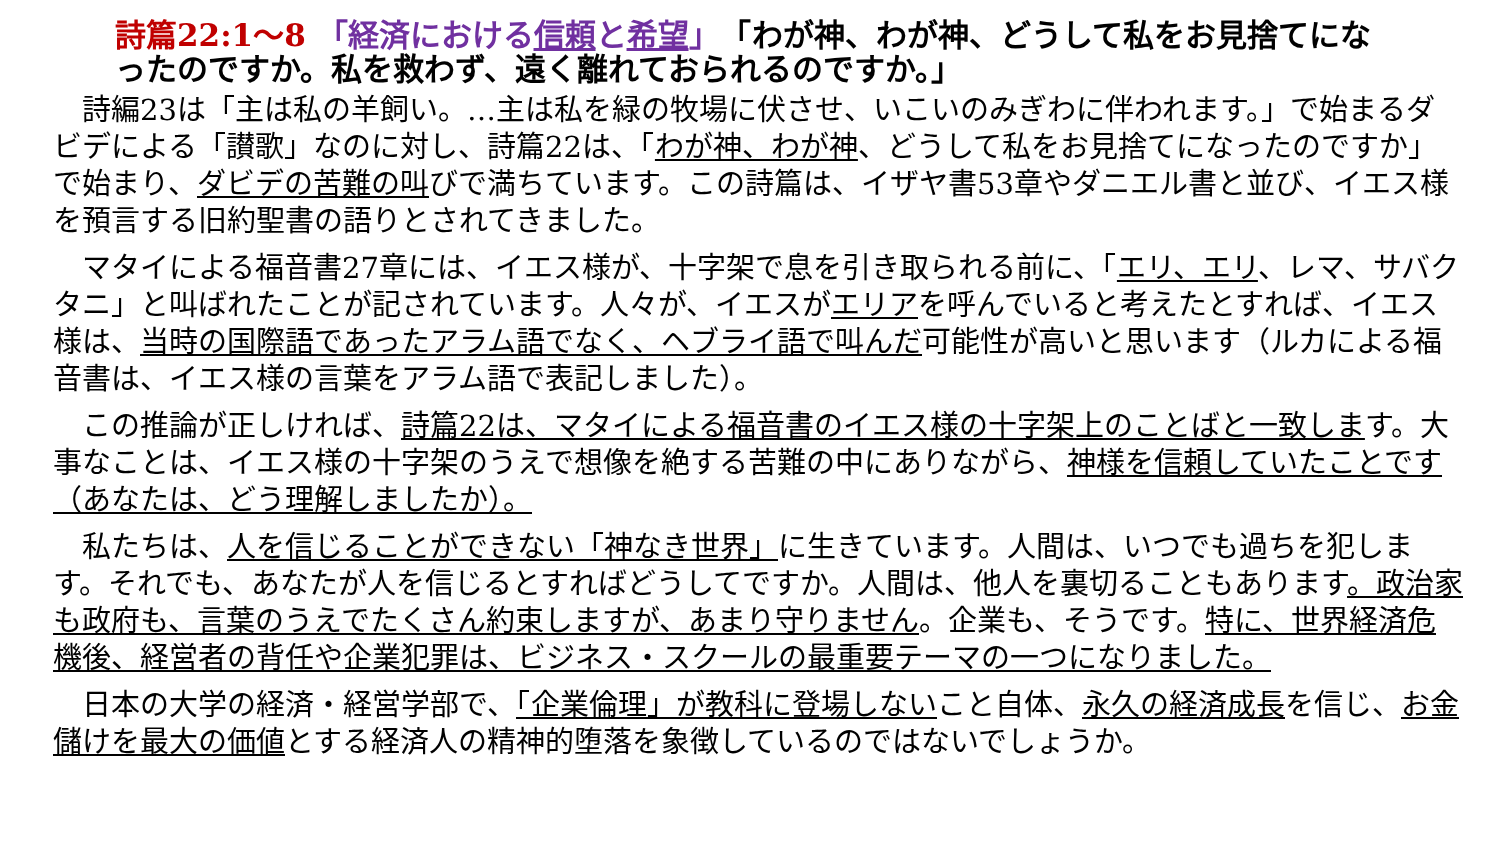詩篇22:1～8 「経済における信頼と希望」　「わが神、わが神、どうして私をお見捨てになったのですか。私を救わず、遠く離れておられるのですか。」
　詩編23は「主は私の羊飼い。…主は私を緑の牧場に伏させ、いこいのみぎわに伴われます。」で始まるダビデによる「讃歌」なのに対し、詩篇22は、「わが神、わが神、どうして私をお見捨てになったのですか」で始まり、ダビデの苦難の叫びで満ちています。この詩篇は、イザヤ書53章やダニエル書と並び、イエス様を預言する旧約聖書の語りとされてきました。
　マタイによる福音書27章には、イエス様が、十字架で息を引き取られる前に、「エリ、エリ、レマ、サバクタニ」と叫ばれたことが記されています。人々が、イエスがエリアを呼んでいると考えたとすれば、イエス様は、当時の国際語であったアラム語でなく、ヘブライ語で叫んだ可能性が高いと思います（ルカによる福音書は、イエス様の言葉をアラム語で表記しました）。
　この推論が正しければ、詩篇22は、マタイによる福音書のイエス様の十字架上のことばと一致します。大事なことは、イエス様の十字架のうえで想像を絶する苦難の中にありながら、神様を信頼していたことです（あなたは、どう理解しましたか）。
　私たちは、人を信じることができない「神なき世界」に生きています。人間は、いつでも過ちを犯します。それでも、あなたが人を信じるとすればどうしてですか。人間は、他人を裏切ることもあります。政治家も政府も、言葉のうえでたくさん約束しますが、あまり守りません。企業も、そうです。特に、世界経済危機後、経営者の背任や企業犯罪は、ビジネス・スクールの最重要テーマの一つになりました。
　日本の大学の経済・経営学部で、「企業倫理」が教科に登場しないこと自体、永久の経済成長を信じ、お金儲けを最大の価値とする経済人の精神的堕落を象徴しているのではないでしょうか。